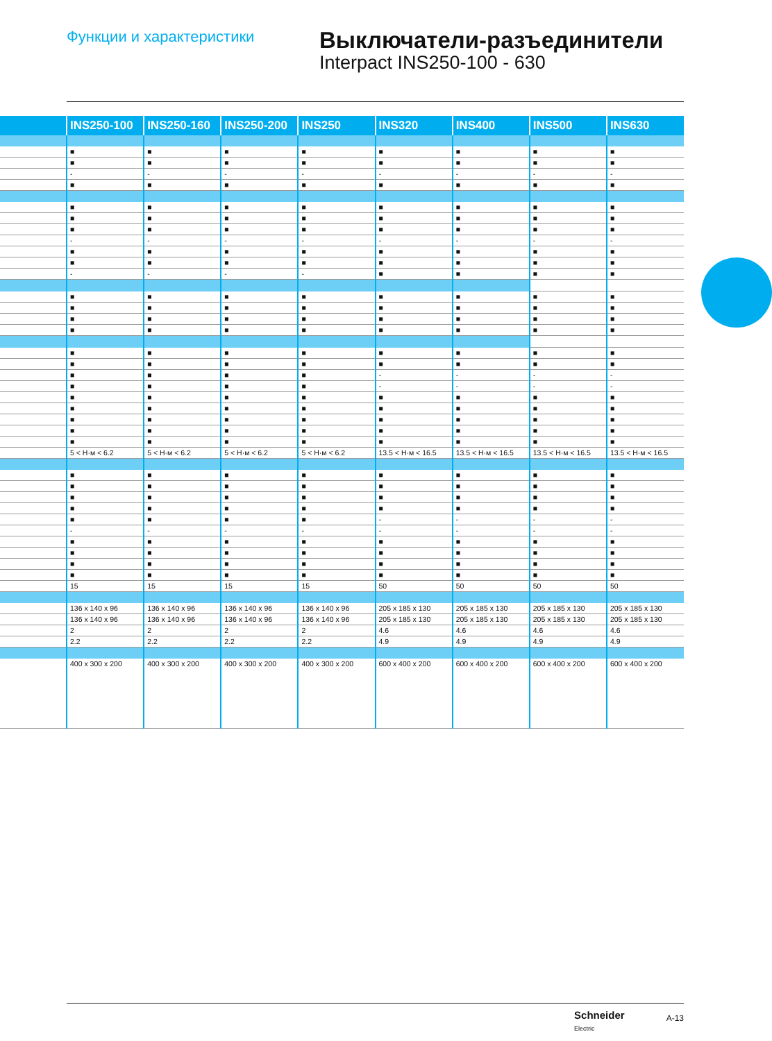Функции и характеристики
Выключатели-разъединители
Interpact INS250-100 - 630
| | INS250-100 | INS250-160 | INS250-200 | INS250 | INS320 | INS400 | INS500 | INS630 |
| --- | --- | --- | --- | --- | --- | --- | --- | --- |
| | ■ | ■ | ■ | ■ | ■ | ■ | ■ | ■ |
| | ■ | ■ | ■ | ■ | ■ | ■ | ■ | ■ |
| | - | - | - | - | - | - | - | - |
| | ■ | ■ | ■ | ■ | ■ | ■ | ■ | ■ |
| | ■ | ■ | ■ | ■ | ■ | ■ | ■ | ■ |
| | ■ | ■ | ■ | ■ | ■ | ■ | ■ | ■ |
| | ■ | ■ | ■ | ■ | ■ | ■ | ■ | ■ |
| | - | - | - | - | - | - | - | - |
| | ■ | ■ | ■ | ■ | ■ | ■ | ■ | ■ |
| | ■ | ■ | ■ | ■ | ■ | ■ | ■ | ■ |
| | - | - | - | - | ■ | ■ | ■ | ■ |
| | ■ | ■ | ■ | ■ | ■ | ■ | ■ | ■ |
| | ■ | ■ | ■ | ■ | ■ | ■ | ■ | ■ |
| | ■ | ■ | ■ | ■ | ■ | ■ | ■ | ■ |
| | ■ | ■ | ■ | ■ | ■ | ■ | ■ | ■ |
| | ■ | ■ | ■ | ■ | ■ | ■ | ■ | ■ |
| | ■ | ■ | ■ | ■ | ■ | ■ | ■ | ■ |
| | ■ | ■ | ■ | ■ | - | - | - | - |
| | ■ | ■ | ■ | ■ | - | - | - | - |
| | ■ | ■ | ■ | ■ | ■ | ■ | ■ | ■ |
| | ■ | ■ | ■ | ■ | ■ | ■ | ■ | ■ |
| | ■ | ■ | ■ | ■ | ■ | ■ | ■ | ■ |
| | ■ | ■ | ■ | ■ | ■ | ■ | ■ | ■ |
| | ■ | ■ | ■ | ■ | ■ | ■ | ■ | ■ |
| | 5 < Н·м < 6.2 | 5 < Н·м < 6.2 | 5 < Н·м < 6.2 | 5 < Н·м < 6.2 | 13.5 < Н·м < 16.5 | 13.5 < Н·м < 16.5 | 13.5 < Н·м < 16.5 | 13.5 < Н·м < 16.5 |
| | ■ | ■ | ■ | ■ | ■ | ■ | ■ | ■ |
| | ■ | ■ | ■ | ■ | ■ | ■ | ■ | ■ |
| | ■ | ■ | ■ | ■ | ■ | ■ | ■ | ■ |
| | ■ | ■ | ■ | ■ | ■ | ■ | ■ | ■ |
| | ■ | ■ | ■ | ■ | - | - | - | - |
| | - | - | - | - | - | - | - | - |
| | ■ | ■ | ■ | ■ | ■ | ■ | ■ | ■ |
| | ■ | ■ | ■ | ■ | ■ | ■ | ■ | ■ |
| | ■ | ■ | ■ | ■ | ■ | ■ | ■ | ■ |
| | ■ | ■ | ■ | ■ | ■ | ■ | ■ | ■ |
| | 15 | 15 | 15 | 15 | 50 | 50 | 50 | 50 |
| | 136 x 140 x 96 | 136 x 140 x 96 | 136 x 140 x 96 | 136 x 140 x 96 | 205 x 185 x 130 | 205 x 185 x 130 | 205 x 185 x 130 | 205 x 185 x 130 |
| | 136 x 140 x 96 | 136 x 140 x 96 | 136 x 140 x 96 | 136 x 140 x 96 | 205 x 185 x 130 | 205 x 185 x 130 | 205 x 185 x 130 | 205 x 185 x 130 |
| | 2 | 2 | 2 | 2 | 4.6 | 4.6 | 4.6 | 4.6 |
| | 2.2 | 2.2 | 2.2 | 2.2 | 4.9 | 4.9 | 4.9 | 4.9 |
| | 400 x 300 x 200 | 400 x 300 x 200 | 400 x 300 x 200 | 400 x 300 x 200 | 600 x 400 x 200 | 600 x 400 x 200 | 600 x 400 x 200 | 600 x 400 x 200 |
Schneider
Electric
A-13